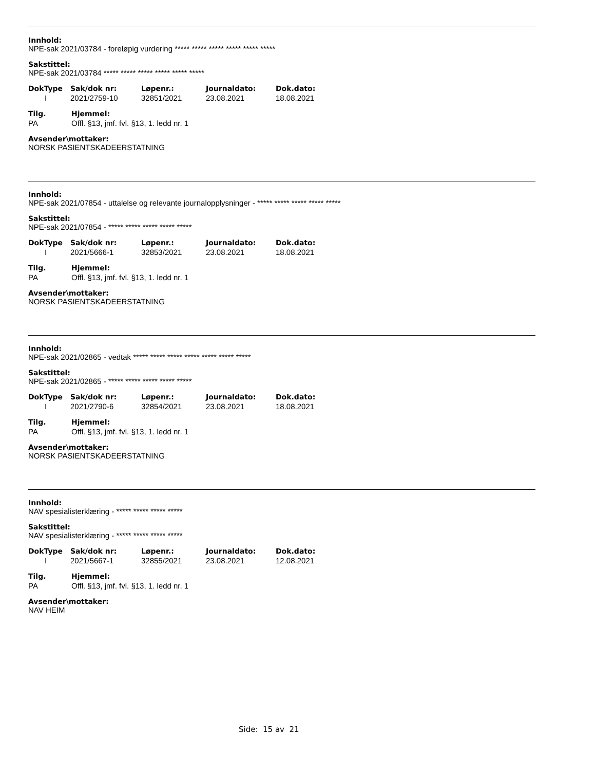Innhold:
NPE-sak 2021/03784 - foreløpig vurdering ***** ***** ***** ***** ***** *****
Sakstittel:
NPE-sak 2021/03784 ***** ***** ***** ***** ***** *****
| DokType | Sak/dok nr: | Løpenr.: | Journaldato: | Dok.dato: |
| --- | --- | --- | --- | --- |
| I | 2021/2759-10 | 32851/2021 | 23.08.2021 | 18.08.2021 |
| Tilg. | Hjemmel: |
| --- | --- |
| PA | Offl. §13, jmf. fvl. §13, 1. ledd nr. 1 |
Avsender\mottaker:
NORSK PASIENTSKADEERSTATNING
Innhold:
NPE-sak 2021/07854 - uttalelse og relevante journalopplysninger - ***** ***** ***** ***** *****
Sakstittel:
NPE-sak 2021/07854 - ***** ***** ***** ***** *****
| DokType | Sak/dok nr: | Løpenr.: | Journaldato: | Dok.dato: |
| --- | --- | --- | --- | --- |
| I | 2021/5666-1 | 32853/2021 | 23.08.2021 | 18.08.2021 |
| Tilg. | Hjemmel: |
| --- | --- |
| PA | Offl. §13, jmf. fvl. §13, 1. ledd nr. 1 |
Avsender\mottaker:
NORSK PASIENTSKADEERSTATNING
Innhold:
NPE-sak 2021/02865 - vedtak ***** ***** ***** ***** ***** ***** *****
Sakstittel:
NPE-sak 2021/02865 - ***** ***** ***** ***** *****
| DokType | Sak/dok nr: | Løpenr.: | Journaldato: | Dok.dato: |
| --- | --- | --- | --- | --- |
| I | 2021/2790-6 | 32854/2021 | 23.08.2021 | 18.08.2021 |
| Tilg. | Hjemmel: |
| --- | --- |
| PA | Offl. §13, jmf. fvl. §13, 1. ledd nr. 1 |
Avsender\mottaker:
NORSK PASIENTSKADEERSTATNING
Innhold:
NAV spesialisterklæring - ***** ***** ***** *****
Sakstittel:
NAV spesialisterklæring - ***** ***** ***** *****
| DokType | Sak/dok nr: | Løpenr.: | Journaldato: | Dok.dato: |
| --- | --- | --- | --- | --- |
| I | 2021/5667-1 | 32855/2021 | 23.08.2021 | 12.08.2021 |
| Tilg. | Hjemmel: |
| --- | --- |
| PA | Offl. §13, jmf. fvl. §13, 1. ledd nr. 1 |
Avsender\mottaker:
NAV HEIM
Side: 15 av 21